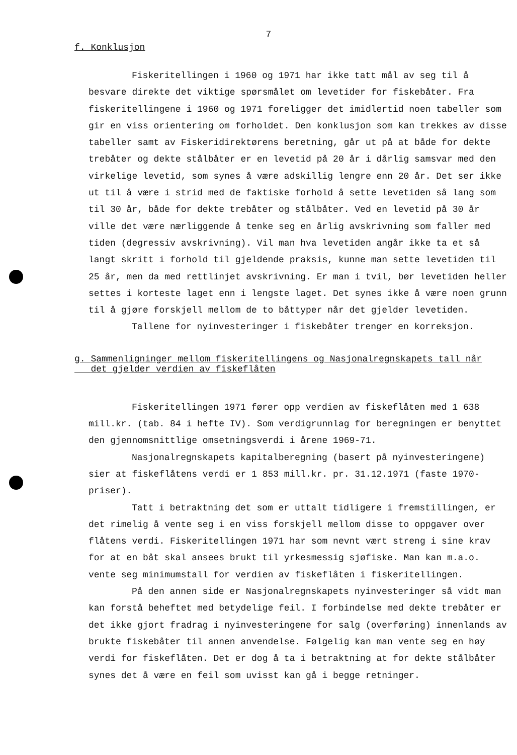7
f. Konklusjon
Fiskeritellingen i 1960 og 1971 har ikke tatt mål av seg til å besvare direkte det viktige spørsmålet om levetider for fiskebåter. Fra fiskeritellingene i 1960 og 1971 foreligger det imidlertid noen tabeller som gir en viss orientering om forholdet. Den konklusjon som kan trekkes av disse tabeller samt av Fiskeridirektørens beretning, går ut på at både for dekte trebåter og dekte stålbåter er en levetid på 20 år i dårlig samsvar med den virkelige levetid, som synes å være adskillig lengre enn 20 år. Det ser ikke ut til å være i strid med de faktiske forhold å sette levetiden så lang som til 30 år, både for dekte trebåter og stålbåter. Ved en levetid på 30 år ville det være nærliggende å tenke seg en årlig avskrivning som faller med tiden (degressiv avskrivning). Vil man hva levetiden angår ikke ta et så langt skritt i forhold til gjeldende praksis, kunne man sette levetiden til 25 år, men da med rettlinjet avskrivning. Er man i tvil, bør levetiden heller settes i korteste laget enn i lengste laget. Det synes ikke å være noen grunn til å gjøre forskjell mellom de to båttyper når det gjelder levetiden.
Tallene for nyinvesteringer i fiskebåter trenger en korreksjon.
g. Sammenligninger mellom fiskeritellingens og Nasjonalregnskapets tall når
det gjelder verdien av fiskeflåten
Fiskeritellingen 1971 fører opp verdien av fiskeflåten med 1 638 mill.kr. (tab. 84 i hefte IV). Som verdigrunnlag for beregningen er benyttet den gjennomsnittlige omsetningsverdi i årene 1969-71.
Nasjonalregnskapets kapitalberegning (basert på nyinvesteringene) sier at fiskeflåtens verdi er 1 853 mill.kr. pr. 31.12.1971 (faste 1970-priser).
Tatt i betraktning det som er uttalt tidligere i fremstillingen, er det rimelig å vente seg i en viss forskjell mellom disse to oppgaver over flåtens verdi. Fiskeritellingen 1971 har som nevnt vært streng i sine krav for at en båt skal ansees brukt til yrkesmessig sjøfiske. Man kan m.a.o. vente seg minimumstall for verdien av fiskeflåten i fiskeritellingen.
På den annen side er Nasjonalregnskapets nyinvesteringer så vidt man kan forstå beheftet med betydelige feil. I forbindelse med dekte trebåter er det ikke gjort fradrag i nyinvesteringene for salg (overføring) innenlands av brukte fiskebåter til annen anvendelse. Følgelig kan man vente seg en høy verdi for fiskeflåten. Det er dog å ta i betraktning at for dekte stålbåter synes det å være en feil som uvisst kan gå i begge retninger.